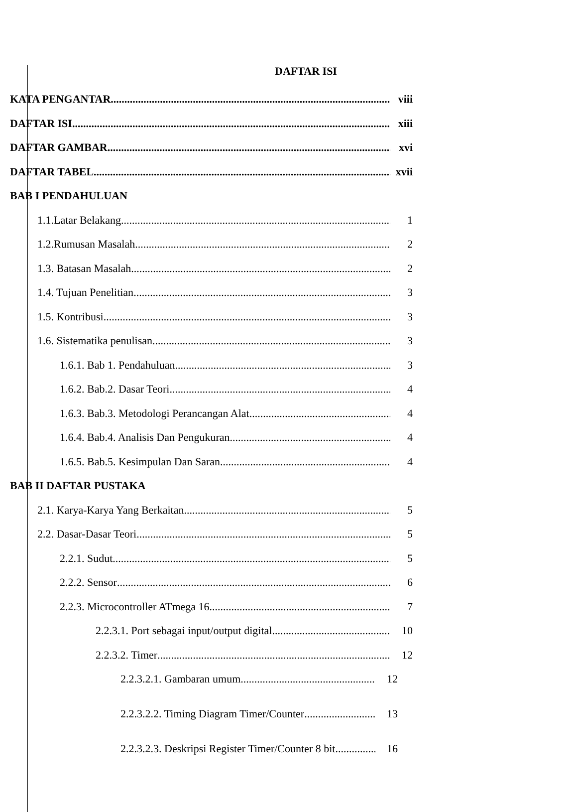DAFTAR ISI
KATA PENGANTAR viii
DAFTAR ISI xiii
DAFTAR GAMBAR xvi
DAFTAR TABEL xvii
BAB I PENDAHULUAN
1.1.Latar Belakang 1
1.2.Rumusan Masalah 2
1.3. Batasan Masalah 2
1.4. Tujuan Penelitian 3
1.5. Kontribusi 3
1.6. Sistematika penulisan 3
1.6.1. Bab 1. Pendahuluan 3
1.6.2. Bab.2. Dasar Teori 4
1.6.3. Bab.3. Metodologi Perancangan Alat 4
1.6.4. Bab.4. Analisis Dan Pengukuran 4
1.6.5. Bab.5. Kesimpulan Dan Saran 4
BAB II DAFTAR PUSTAKA
2.1. Karya-Karya Yang Berkaitan 5
2.2. Dasar-Dasar Teori 5
2.2.1. Sudut 5
2.2.2. Sensor 6
2.2.3. Microcontroller ATmega 16 7
2.2.3.1. Port sebagai input/output digital 10
2.2.3.2. Timer 12
2.2.3.2.1. Gambaran umum 12
2.2.3.2.2. Timing Diagram Timer/Counter 13
2.2.3.2.3. Deskripsi Register Timer/Counter 8 bit 16